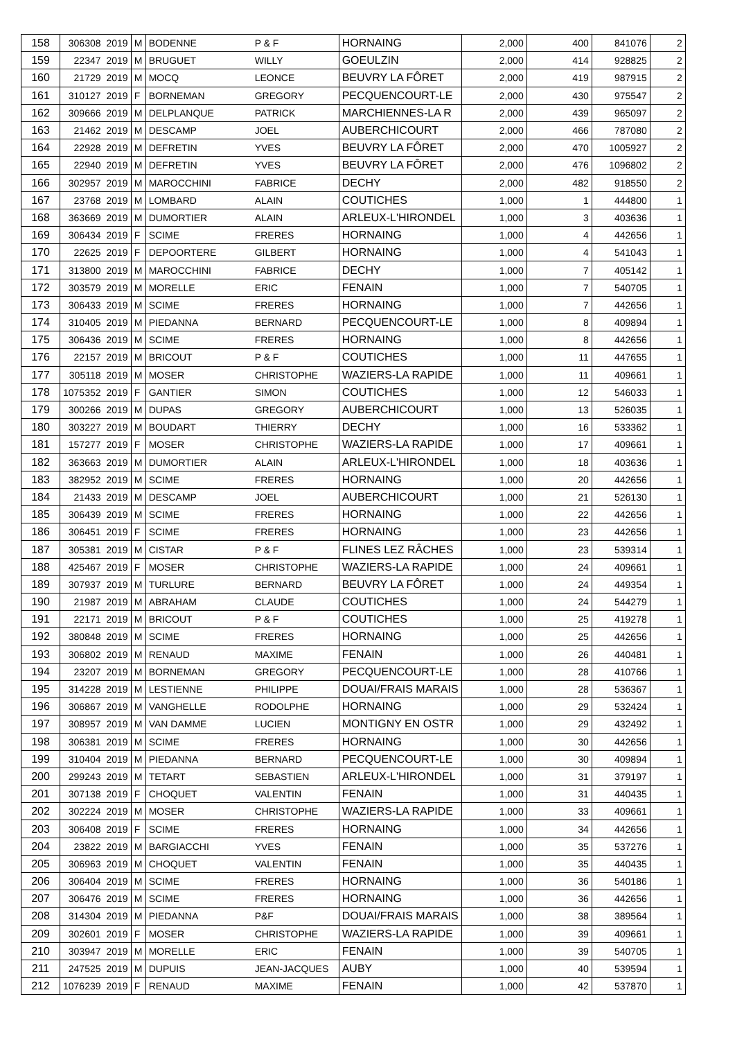| 158 | 306308 | 2019 | M | BODENNE | P & F | HORNAING | 2,000 | 400 | 841076 | 2 |
| 159 | 22347 | 2019 | M | BRUGUET | WILLY | GOEULZIN | 2,000 | 414 | 928825 | 2 |
| 160 | 21729 | 2019 | M | MOCQ | LEONCE | BEUVRY LA FÔRET | 2,000 | 419 | 987915 | 2 |
| 161 | 310127 | 2019 | F | BORNEMAN | GREGORY | PECQUENCOURT-LE | 2,000 | 430 | 975547 | 2 |
| 162 | 309666 | 2019 | M | DELPLANQUE | PATRICK | MARCHIENNES-LA R | 2,000 | 439 | 965097 | 2 |
| 163 | 21462 | 2019 | M | DESCAMP | JOEL | AUBERCHICOURT | 2,000 | 466 | 787080 | 2 |
| 164 | 22928 | 2019 | M | DEFRETIN | YVES | BEUVRY LA FÔRET | 2,000 | 470 | 1005927 | 2 |
| 165 | 22940 | 2019 | M | DEFRETIN | YVES | BEUVRY LA FÔRET | 2,000 | 476 | 1096802 | 2 |
| 166 | 302957 | 2019 | M | MAROCCHINI | FABRICE | DECHY | 2,000 | 482 | 918550 | 2 |
| 167 | 23768 | 2019 | M | LOMBARD | ALAIN | COUTICHES | 1,000 | 1 | 444800 | 1 |
| 168 | 363669 | 2019 | M | DUMORTIER | ALAIN | ARLEUX-L'HIRONDEL | 1,000 | 3 | 403636 | 1 |
| 169 | 306434 | 2019 | F | SCIME | FRERES | HORNAING | 1,000 | 4 | 442656 | 1 |
| 170 | 22625 | 2019 | F | DEPOORTERE | GILBERT | HORNAING | 1,000 | 4 | 541043 | 1 |
| 171 | 313800 | 2019 | M | MAROCCHINI | FABRICE | DECHY | 1,000 | 7 | 405142 | 1 |
| 172 | 303579 | 2019 | M | MORELLE | ERIC | FENAIN | 1,000 | 7 | 540705 | 1 |
| 173 | 306433 | 2019 | M | SCIME | FRERES | HORNAING | 1,000 | 7 | 442656 | 1 |
| 174 | 310405 | 2019 | M | PIEDANNA | BERNARD | PECQUENCOURT-LE | 1,000 | 8 | 409894 | 1 |
| 175 | 306436 | 2019 | M | SCIME | FRERES | HORNAING | 1,000 | 8 | 442656 | 1 |
| 176 | 22157 | 2019 | M | BRICOUT | P & F | COUTICHES | 1,000 | 11 | 447655 | 1 |
| 177 | 305118 | 2019 | M | MOSER | CHRISTOPHE | WAZIERS-LA RAPIDE | 1,000 | 11 | 409661 | 1 |
| 178 | 1075352 | 2019 | F | GANTIER | SIMON | COUTICHES | 1,000 | 12 | 546033 | 1 |
| 179 | 300266 | 2019 | M | DUPAS | GREGORY | AUBERCHICOURT | 1,000 | 13 | 526035 | 1 |
| 180 | 303227 | 2019 | M | BOUDART | THIERRY | DECHY | 1,000 | 16 | 533362 | 1 |
| 181 | 157277 | 2019 | F | MOSER | CHRISTOPHE | WAZIERS-LA RAPIDE | 1,000 | 17 | 409661 | 1 |
| 182 | 363663 | 2019 | M | DUMORTIER | ALAIN | ARLEUX-L'HIRONDEL | 1,000 | 18 | 403636 | 1 |
| 183 | 382952 | 2019 | M | SCIME | FRERES | HORNAING | 1,000 | 20 | 442656 | 1 |
| 184 | 21433 | 2019 | M | DESCAMP | JOEL | AUBERCHICOURT | 1,000 | 21 | 526130 | 1 |
| 185 | 306439 | 2019 | M | SCIME | FRERES | HORNAING | 1,000 | 22 | 442656 | 1 |
| 186 | 306451 | 2019 | F | SCIME | FRERES | HORNAING | 1,000 | 23 | 442656 | 1 |
| 187 | 305381 | 2019 | M | CISTAR | P & F | FLINES LEZ RÂCHES | 1,000 | 23 | 539314 | 1 |
| 188 | 425467 | 2019 | F | MOSER | CHRISTOPHE | WAZIERS-LA RAPIDE | 1,000 | 24 | 409661 | 1 |
| 189 | 307937 | 2019 | M | TURLURE | BERNARD | BEUVRY LA FÔRET | 1,000 | 24 | 449354 | 1 |
| 190 | 21987 | 2019 | M | ABRAHAM | CLAUDE | COUTICHES | 1,000 | 24 | 544279 | 1 |
| 191 | 22171 | 2019 | M | BRICOUT | P & F | COUTICHES | 1,000 | 25 | 419278 | 1 |
| 192 | 380848 | 2019 | M | SCIME | FRERES | HORNAING | 1,000 | 25 | 442656 | 1 |
| 193 | 306802 | 2019 | M | RENAUD | MAXIME | FENAIN | 1,000 | 26 | 440481 | 1 |
| 194 | 23207 | 2019 | M | BORNEMAN | GREGORY | PECQUENCOURT-LE | 1,000 | 28 | 410766 | 1 |
| 195 | 314228 | 2019 | M | LESTIENNE | PHILIPPE | DOUAI/FRAIS MARAIS | 1,000 | 28 | 536367 | 1 |
| 196 | 306867 | 2019 | M | VANGHELLE | RODOLPHE | HORNAING | 1,000 | 29 | 532424 | 1 |
| 197 | 308957 | 2019 | M | VAN DAMME | LUCIEN | MONTIGNY EN OSTR | 1,000 | 29 | 432492 | 1 |
| 198 | 306381 | 2019 | M | SCIME | FRERES | HORNAING | 1,000 | 30 | 442656 | 1 |
| 199 | 310404 | 2019 | M | PIEDANNA | BERNARD | PECQUENCOURT-LE | 1,000 | 30 | 409894 | 1 |
| 200 | 299243 | 2019 | M | TETART | SEBASTIEN | ARLEUX-L'HIRONDEL | 1,000 | 31 | 379197 | 1 |
| 201 | 307138 | 2019 | F | CHOQUET | VALENTIN | FENAIN | 1,000 | 31 | 440435 | 1 |
| 202 | 302224 | 2019 | M | MOSER | CHRISTOPHE | WAZIERS-LA RAPIDE | 1,000 | 33 | 409661 | 1 |
| 203 | 306408 | 2019 | F | SCIME | FRERES | HORNAING | 1,000 | 34 | 442656 | 1 |
| 204 | 23822 | 2019 | M | BARGIACCHI | YVES | FENAIN | 1,000 | 35 | 537276 | 1 |
| 205 | 306963 | 2019 | M | CHOQUET | VALENTIN | FENAIN | 1,000 | 35 | 440435 | 1 |
| 206 | 306404 | 2019 | M | SCIME | FRERES | HORNAING | 1,000 | 36 | 540186 | 1 |
| 207 | 306476 | 2019 | M | SCIME | FRERES | HORNAING | 1,000 | 36 | 442656 | 1 |
| 208 | 314304 | 2019 | M | PIEDANNA | P&F | DOUAI/FRAIS MARAIS | 1,000 | 38 | 389564 | 1 |
| 209 | 302601 | 2019 | F | MOSER | CHRISTOPHE | WAZIERS-LA RAPIDE | 1,000 | 39 | 409661 | 1 |
| 210 | 303947 | 2019 | M | MORELLE | ERIC | FENAIN | 1,000 | 39 | 540705 | 1 |
| 211 | 247525 | 2019 | M | DUPUIS | JEAN-JACQUES | AUBY | 1,000 | 40 | 539594 | 1 |
| 212 | 1076239 | 2019 | F | RENAUD | MAXIME | FENAIN | 1,000 | 42 | 537870 | 1 |